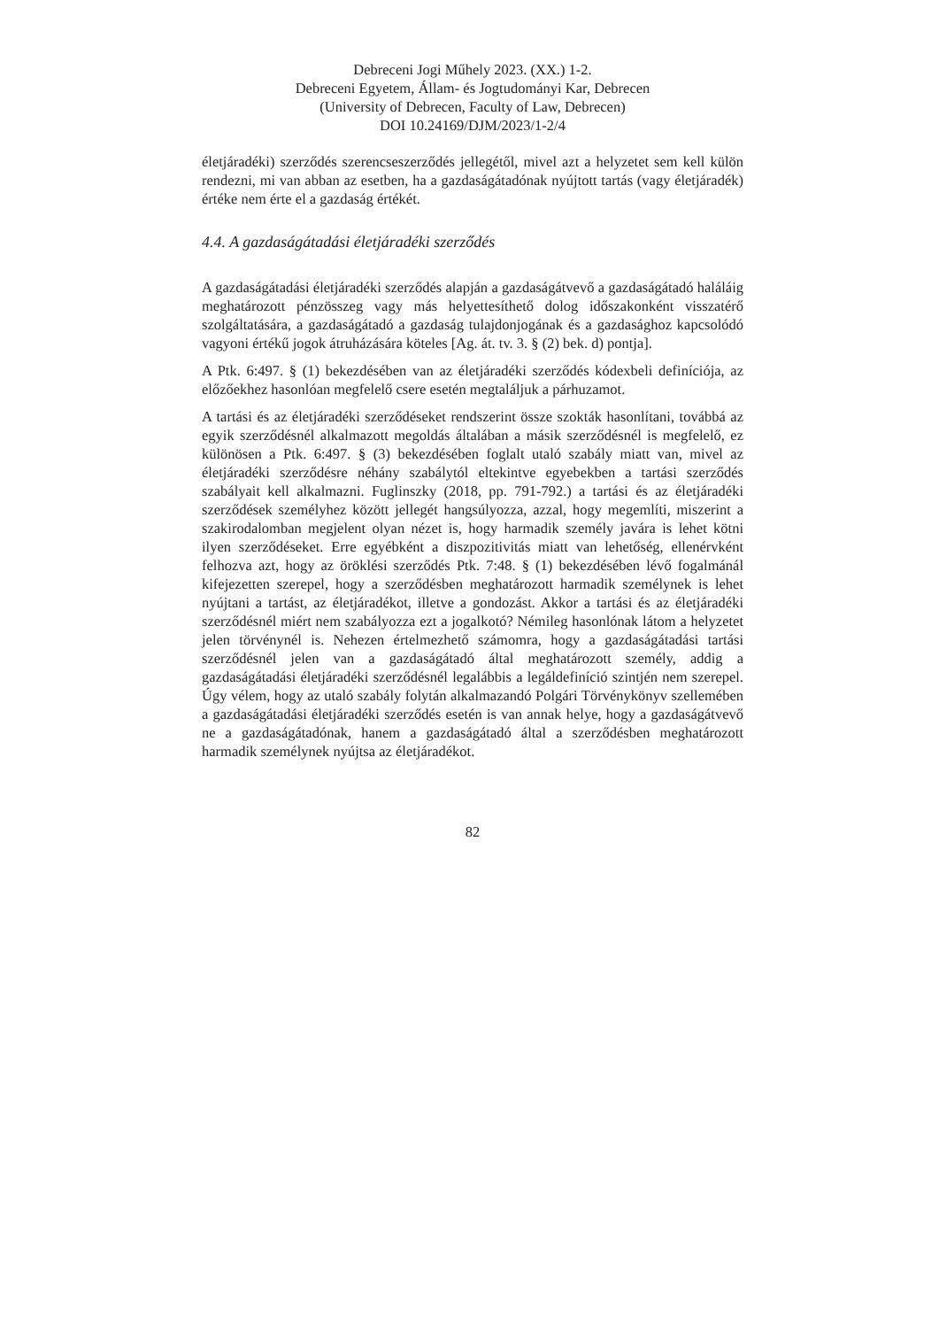Debreceni Jogi Műhely 2023. (XX.) 1-2.
Debreceni Egyetem, Állam- és Jogtudományi Kar, Debrecen
(University of Debrecen, Faculty of Law, Debrecen)
DOI 10.24169/DJM/2023/1-2/4
életjáradéki) szerződés szerencseszerződés jellegétől, mivel azt a helyzetet sem kell külön rendezni, mi van abban az esetben, ha a gazdaságátadónak nyújtott tartás (vagy életjáradék) értéke nem érte el a gazdaság értékét.
4.4. A gazdaságátadási életjáradéki szerződés
A gazdaságátadási életjáradéki szerződés alapján a gazdaságátvevő a gazdaságátadó haláláig meghatározott pénzösszeg vagy más helyettesíthető dolog időszakonként visszatérő szolgáltatására, a gazdaságátadó a gazdaság tulajdonjogának és a gazdasághoz kapcsolódó vagyoni értékű jogok átruházására köteles [Ag. át. tv. 3. § (2) bek. d) pontja].
A Ptk. 6:497. § (1) bekezdésében van az életjáradéki szerződés kódexbeli definíciója, az előzőekhez hasonlóan megfelelő csere esetén megtaláljuk a párhuzamot.
A tartási és az életjáradéki szerződéseket rendszerint össze szokták hasonlítani, továbbá az egyik szerződésnél alkalmazott megoldás általában a másik szerződésnél is megfelelő, ez különösen a Ptk. 6:497. § (3) bekezdésében foglalt utaló szabály miatt van, mivel az életjáradéki szerződésre néhány szabálytól eltekintve egyebekben a tartási szerződés szabályait kell alkalmazni. Fuglinszky (2018, pp. 791-792.) a tartási és az életjáradéki szerződések személyhez között jellegét hangsúlyozza, azzal, hogy megemlíti, miszerint a szakirodalomban megjelent olyan nézet is, hogy harmadik személy javára is lehet kötni ilyen szerződéseket. Erre egyébként a diszpozitivitás miatt van lehetőség, ellenérvként felhozva azt, hogy az öröklési szerződés Ptk. 7:48. § (1) bekezdésében lévő fogalmánál kifejezetten szerepel, hogy a szerződésben meghatározott harmadik személynek is lehet nyújtani a tartást, az életjáradékot, illetve a gondozást. Akkor a tartási és az életjáradéki szerződésnél miért nem szabályozza ezt a jogalkotó? Némileg hasonlónak látom a helyzetet jelen törvénynél is. Nehezen értelmezhető számomra, hogy a gazdaságátadási tartási szerződésnél jelen van a gazdaságátadó által meghatározott személy, addig a gazdaságátadási életjáradéki szerződésnél legalábbis a legáldefiníció szintjén nem szerepel. Úgy vélem, hogy az utaló szabály folytán alkalmazandó Polgári Törvénykönyv szellemében a gazdaságátadási életjáradéki szerződés esetén is van annak helye, hogy a gazdaságátvevő ne a gazdaságátadónak, hanem a gazdaságátadó által a szerződésben meghatározott harmadik személynek nyújtsa az életjáradékot.
82